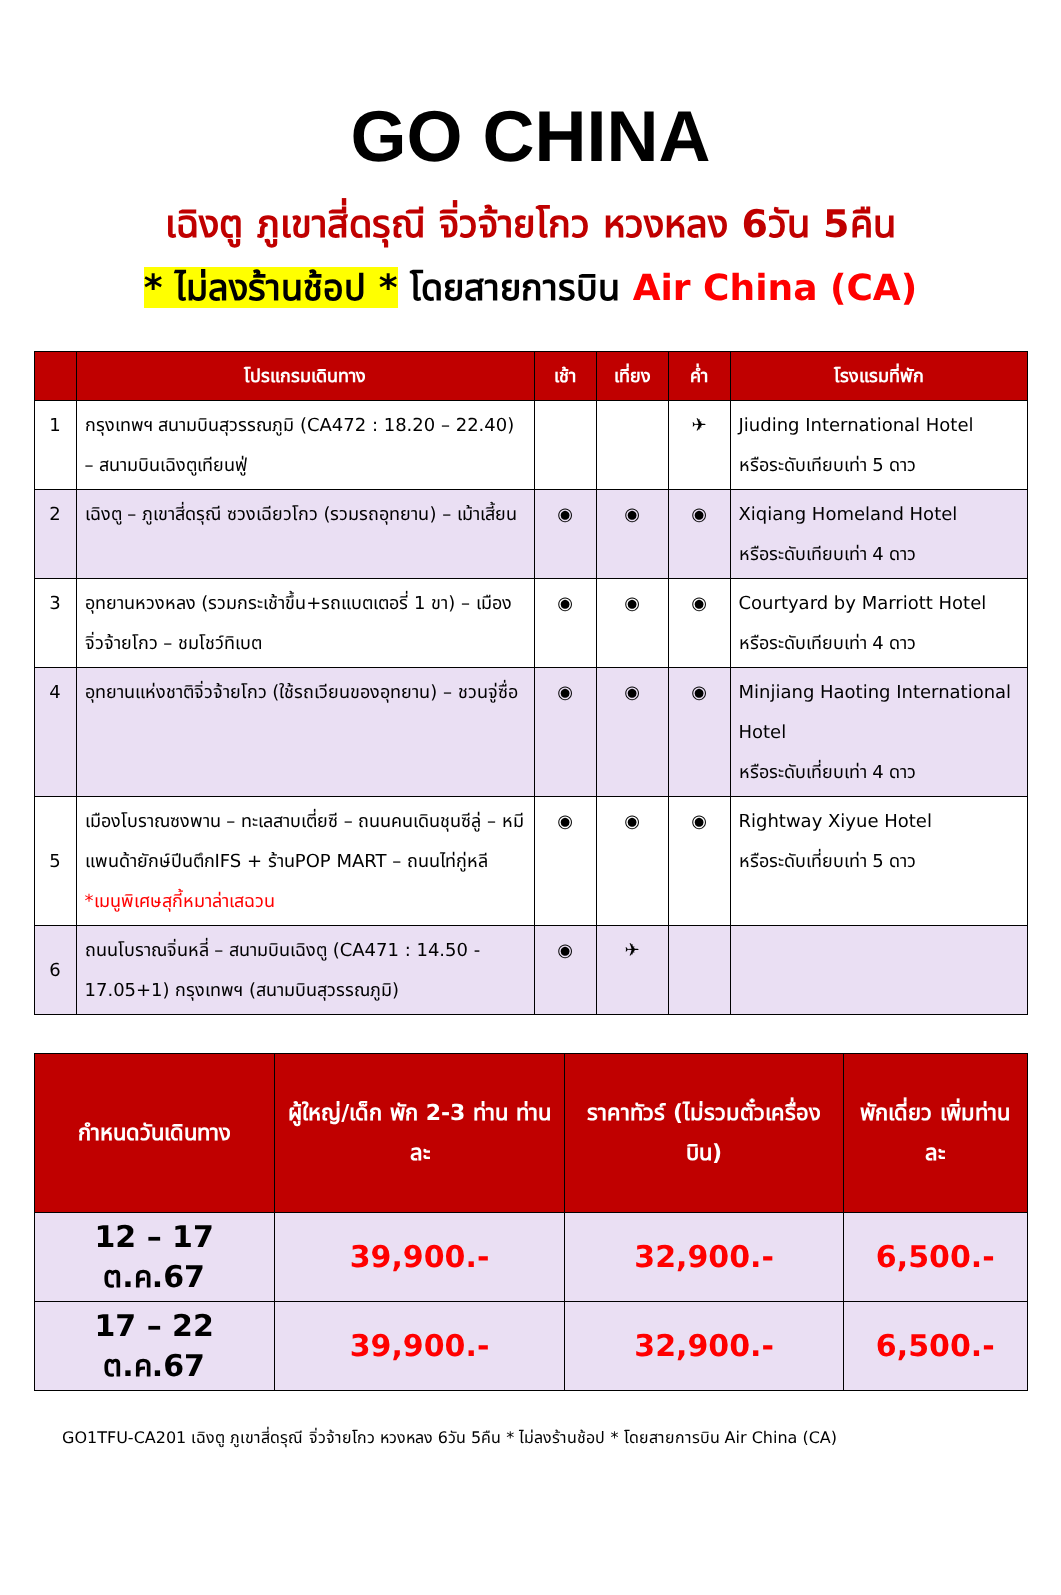GO CHINA
เฉิงตู ภูเขาสี่ดรุณี จิ่วจ้ายโกว หวงหลง 6วัน 5คืน
* ไม่ลงร้านช้อป * โดยสายการบิน Air China (CA)
| | โปรแกรมเดินทาง | เช้า | เที่ยง | ค่ำ | โรงแรมที่พัก |
| --- | --- | --- | --- | --- | --- |
| 1 | กรุงเทพฯ สนามบินสุวรรณภูมิ (CA472 : 18.20 – 22.40) – สนามบินเฉิงตูเทียนฟู่ | | | ✈ | Jiuding International Hotel หรือระดับเทียบเท่า 5 ดาว |
| 2 | เฉิงตู – ภูเขาสี่ดรุณี ซวงเฉียวโกว (รวมรถอุทยาน) – เม้าเสี้ยน | ◉ | ◉ | ◉ | Xiqiang Homeland Hotel หรือระดับเทียบเท่า 4 ดาว |
| 3 | อุทยานหวงหลง (รวมกระเช้าขึ้น+รถแบตเตอรี่ 1 ขา) – เมืองจิ่วจ้ายโกว – ชมโชว์ทิเบต | ◉ | ◉ | ◉ | Courtyard by Marriott Hotel หรือระดับเทียบเท่า 4 ดาว |
| 4 | อุทยานแห่งชาติจิ่วจ้ายโกว (ใช้รถเวียนของอุทยาน) – ชวนจู่ซื่อ | ◉ | ◉ | ◉ | Minjiang Haoting International Hotel หรือระดับเที่ยบเท่า 4 ดาว |
| 5 | เมืองโบราณซงพาน – ทะเลสาบเตี่ยซี – ถนนคนเดินชุนซีลู่ – หมีแพนด้ายักษ์ปีนตึกIFS + ร้านPOP MART – ถนนไท่กู่หลี *เมนูพิเศษสุกี้หมาล่าเสฉวน | ◉ | ◉ | ◉ | Rightway Xiyue Hotel หรือระดับเที่ยบเท่า 5 ดาว |
| 6 | ถนนโบราณจิ่นหลี่ – สนามบินเฉิงตู (CA471 : 14.50 - 17.05+1) กรุงเทพฯ (สนามบินสุวรรณภูมิ) | ◉ | ✈ | | |
| กำหนดวันเดินทาง | ผู้ใหญ่/เด็ก พัก 2-3 ท่าน ท่านละ | ราคาทัวร์ (ไม่รวมตั๋วเครื่องบิน) | พักเดี่ยว เพิ่มท่านละ |
| --- | --- | --- | --- |
| 12 – 17 ต.ค.67 | 39,900.- | 32,900.- | 6,500.- |
| 17 – 22 ต.ค.67 | 39,900.- | 32,900.- | 6,500.- |
GO1TFU-CA201 เฉิงตู ภูเขาสี่ดรุณี จิ่วจ้ายโกว หวงหลง 6วัน 5คืน * ไม่ลงร้านช้อป * โดยสายการบิน Air China (CA)